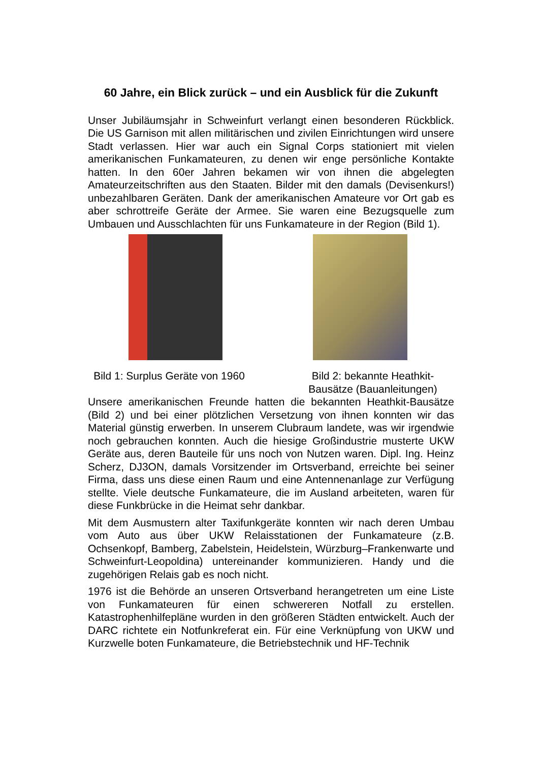60 Jahre, ein Blick zurück – und ein Ausblick für die Zukunft
Unser Jubiläumsjahr in Schweinfurt verlangt einen besonderen Rückblick. Die US Garnison mit allen militärischen und zivilen Einrichtungen wird unsere Stadt verlassen. Hier war auch ein Signal Corps stationiert mit vielen amerikanischen Funkamateuren, zu denen wir enge persönliche Kontakte hatten. In den 60er Jahren bekamen wir von ihnen die abgelegten Amateurzeitschriften aus den Staaten. Bilder mit den damals (Devisenkurs!) unbezahlbaren Geräten. Dank der amerikanischen Amateure vor Ort gab es aber schrottreife Geräte der Armee. Sie waren eine Bezugsquelle zum Umbauen und Ausschlachten für uns Funkamateure in der Region (Bild 1).
Bild 1: Surplus Geräte von 1960
Bild 2: bekannte Heathkit-Bausätze (Bauanleitungen)
Unsere amerikanischen Freunde hatten die bekannten Heathkit-Bausätze (Bild 2) und bei einer plötzlichen Versetzung von ihnen konnten wir das Material günstig erwerben. In unserem Clubraum landete, was wir irgendwie noch gebrauchen konnten. Auch die hiesige Großindustrie musterte UKW Geräte aus, deren Bauteile für uns noch von Nutzen waren. Dipl. Ing. Heinz Scherz, DJ3ON, damals Vorsitzender im Ortsverband, erreichte bei seiner Firma, dass uns diese einen Raum und eine Antennenanlage zur Verfügung stellte. Viele deutsche Funkamateure, die im Ausland arbeiteten, waren für diese Funkbrücke in die Heimat sehr dankbar.
Mit dem Ausmustern alter Taxifunkgeräte konnten wir nach deren Umbau vom Auto aus über UKW Relaisstationen der Funkamateure (z.B. Ochsenkopf, Bamberg, Zabelstein, Heidelstein, Würzburg–Frankenwarte und Schweinfurt-Leopoldina) untereinander kommunizieren. Handy und die zugehörigen Relais gab es noch nicht.
1976 ist die Behörde an unseren Ortsverband herangetreten um eine Liste von Funkamateuren für einen schwereren Notfall zu erstellen. Katastrophenhilfepläne wurden in den größeren Städten entwickelt. Auch der DARC richtete ein Notfunkreferat ein. Für eine Verknüpfung von UKW und Kurzwelle boten Funkamateure, die Betriebstechnik und HF-Technik